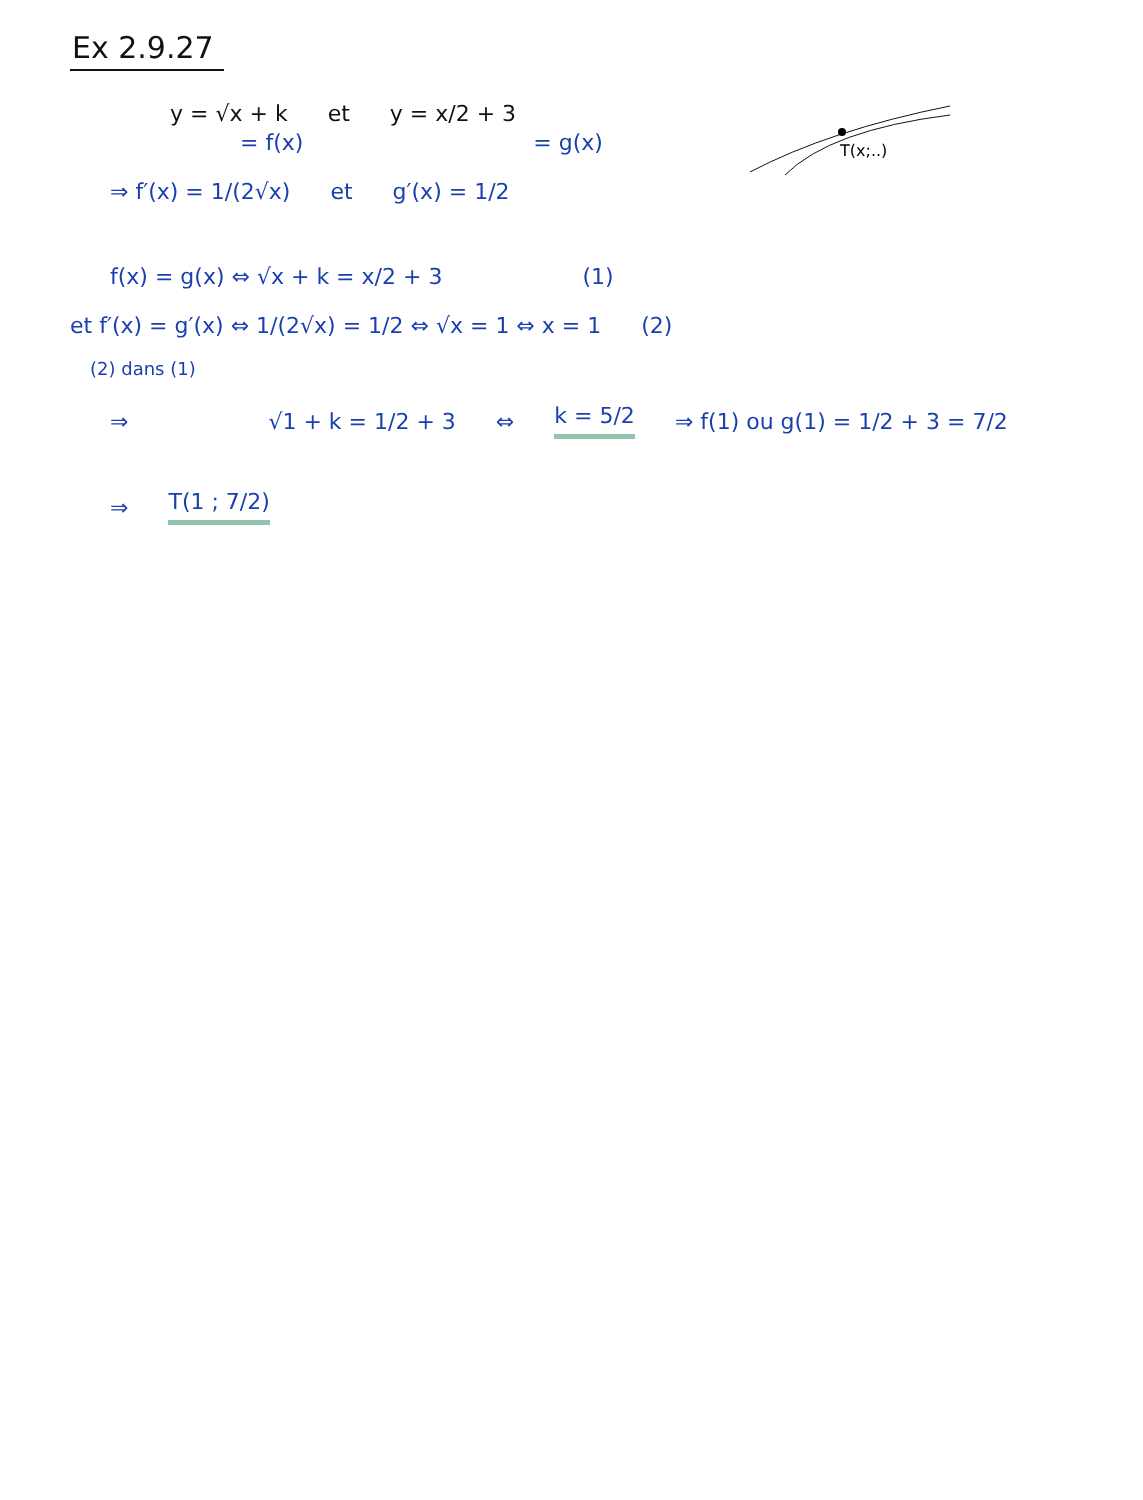Ex 2.9.27
T(x;..)
y = √x + k et y = x/2 + 3
= f(x) = g(x)
⇒ f′(x) = 1/(2√x) et g′(x) = 1/2
f(x) = g(x) ⇔ √x + k = x/2 + 3 (1)
et f′(x) = g′(x) ⇔ 1/(2√x) = 1/2 ⇔ √x = 1 ⇔ x = 1 (2)
(2) dans (1)
⇒ √1 + k = 1/2 + 3 ⇔ k = 5/2 ⇒ f(1) ou g(1) = 1/2 + 3 = 7/2
⇒ T(1 ; 7/2)